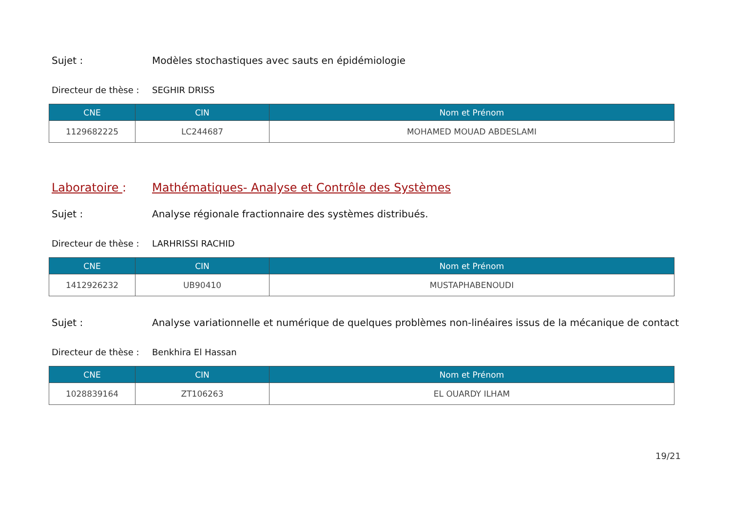Sujet : Modèles stochastiques avec sauts en épidémiologie
Directeur de thèse :
SEGHIR DRISS
| CNE | CIN | Nom et Prénom |
| --- | --- | --- |
| 1129682225 | LC244687 | MOHAMED MOUAD ABDESLAMI |
Laboratoire : Mathématiques- Analyse et Contrôle des Systèmes
Sujet : Analyse régionale fractionnaire des systèmes distribués.
Directeur de thèse :
LARHRISSI RACHID
| CNE | CIN | Nom et Prénom |
| --- | --- | --- |
| 1412926232 | UB90410 | MUSTAPHABENOUDI |
Sujet : Analyse variationnelle et numérique de quelques problèmes non-linéaires issus de la mécanique de contact
Directeur de thèse :
Benkhira El Hassan
| CNE | CIN | Nom et Prénom |
| --- | --- | --- |
| 1028839164 | ZT106263 | EL OUARDY ILHAM |
19/21